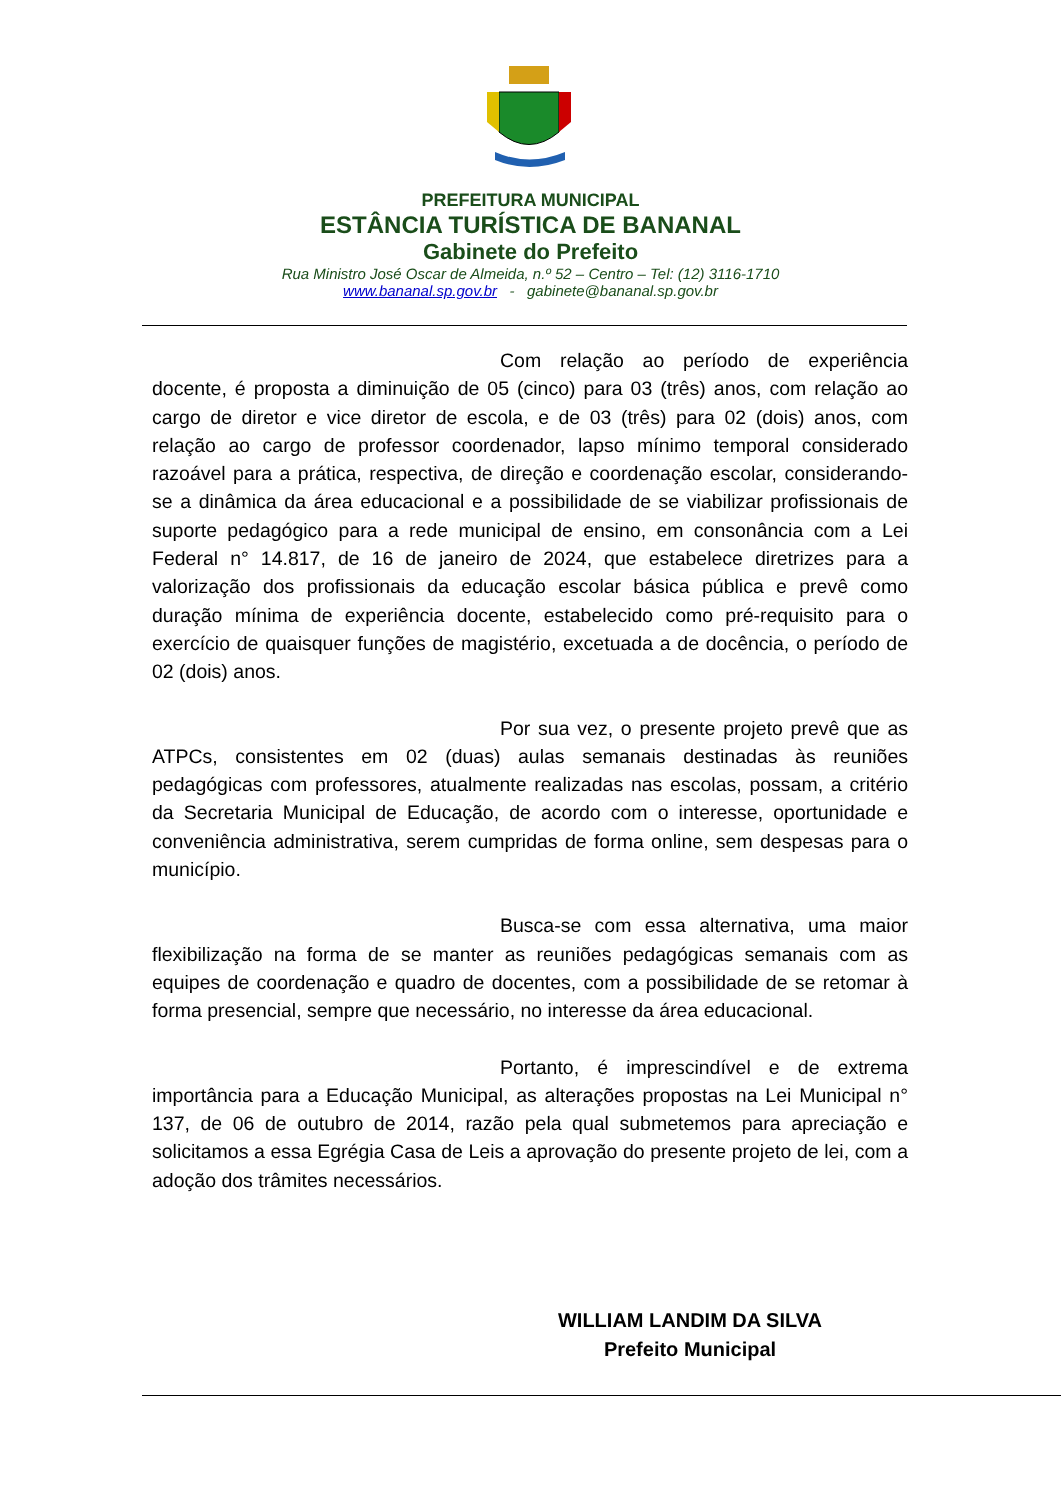PREFEITURA MUNICIPAL
ESTÂNCIA TURÍSTICA DE BANANAL
Gabinete do Prefeito
Rua Ministro José Oscar de Almeida, n.º 52 – Centro – Tel: (12) 3116-1710
www.bananal.sp.gov.br - gabinete@bananal.sp.gov.br
Com relação ao período de experiência docente, é proposta a diminuição de 05 (cinco) para 03 (três) anos, com relação ao cargo de diretor e vice diretor de escola, e de 03 (três) para 02 (dois) anos, com relação ao cargo de professor coordenador, lapso mínimo temporal considerado razoável para a prática, respectiva, de direção e coordenação escolar, considerando-se a dinâmica da área educacional e a possibilidade de se viabilizar profissionais de suporte pedagógico para a rede municipal de ensino, em consonância com a Lei Federal n° 14.817, de 16 de janeiro de 2024, que estabelece diretrizes para a valorização dos profissionais da educação escolar básica pública e prevê como duração mínima de experiência docente, estabelecido como pré-requisito para o exercício de quaisquer funções de magistério, excetuada a de docência, o período de 02 (dois) anos.
Por sua vez, o presente projeto prevê que as ATPCs, consistentes em 02 (duas) aulas semanais destinadas às reuniões pedagógicas com professores, atualmente realizadas nas escolas, possam, a critério da Secretaria Municipal de Educação, de acordo com o interesse, oportunidade e conveniência administrativa, serem cumpridas de forma online, sem despesas para o município.
Busca-se com essa alternativa, uma maior flexibilização na forma de se manter as reuniões pedagógicas semanais com as equipes de coordenação e quadro de docentes, com a possibilidade de se retomar à forma presencial, sempre que necessário, no interesse da área educacional.
Portanto, é imprescindível e de extrema importância para a Educação Municipal, as alterações propostas na Lei Municipal n° 137, de 06 de outubro de 2014, razão pela qual submetemos para apreciação e solicitamos a essa Egrégia Casa de Leis a aprovação do presente projeto de lei, com a adoção dos trâmites necessários.
WILLIAM LANDIM DA SILVA
Prefeito Municipal